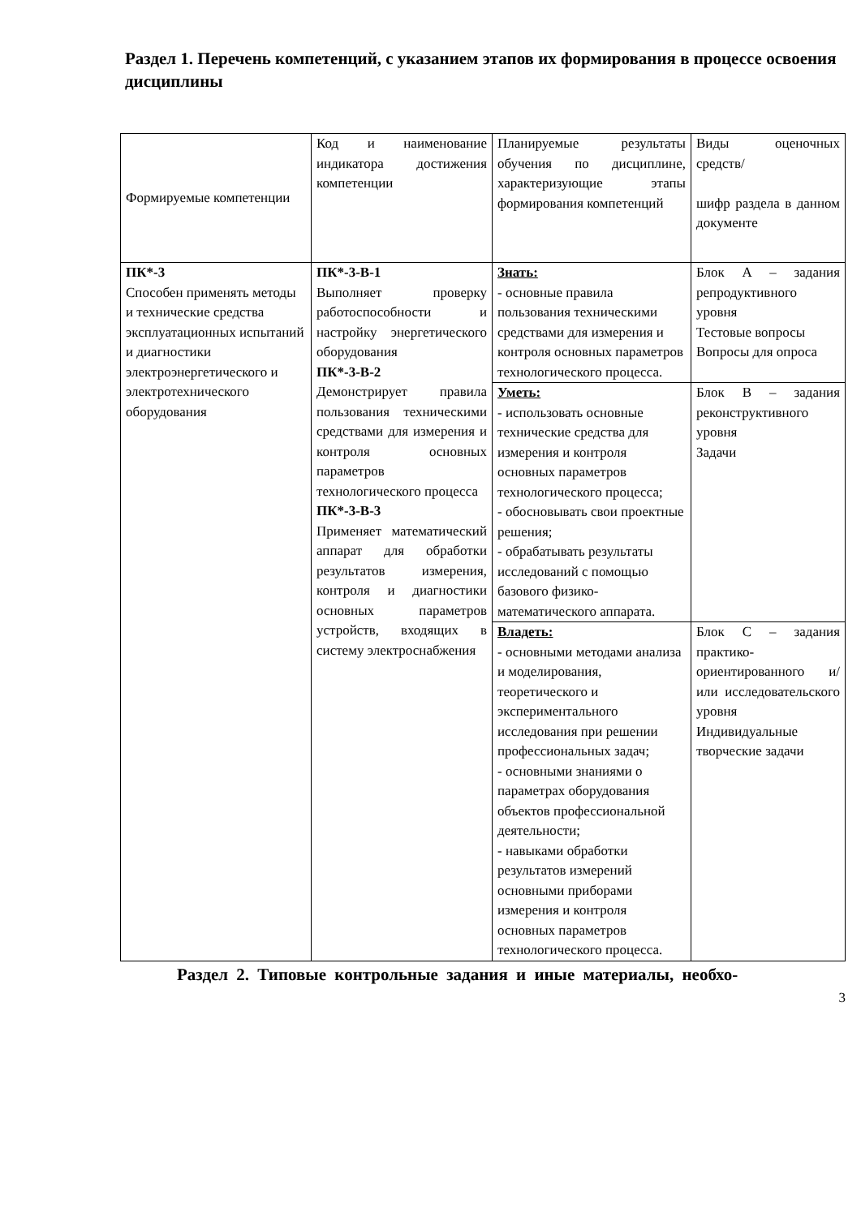Раздел 1. Перечень компетенций, с указанием этапов их формирования в процессе освоения дисциплины
| Формируемые компетенции | Код и наименование индикатора достижения компетенции | Планируемые результаты обучения по дисциплине, характеризующие этапы формирования компетенций | Виды оценочных средств/ шифр раздела в данном документе |
| ПК*-3 Способен применять методы и технические средства эксплуатационных испытаний и диагностики электроэнергетического и электротехнического оборудования | ПК*-3-В-1 Выполняет проверку работоспособности и настройку энергетического оборудования ПК*-3-В-2 Демонстрирует правила пользования техническими средствами для измерения и контроля основных параметров технологического процесса ПК*-3-В-3 Применяет математический аппарат для обработки результатов измерения, контроля и диагностики основных параметров устройств, входящих в систему электроснабжения | Знать: - основные правила пользования техническими средствами для измерения и контроля основных параметров технологического процесса. | Блок А – задания репродуктивного уровня Тестовые вопросы Вопросы для опроса |
| | | Уметь: - использовать основные технические средства для измерения и контроля основных параметров технологического процесса; - обосновывать свои проектные решения; - обрабатывать результаты исследований с помощью базового физико-математического аппарата. | Блок В – задания реконструктивного уровня Задачи |
| | | Владеть: - основными методами анализа и моделирования, теоретического и экспериментального исследования при решении профессиональных задач; - основными знаниями о параметрах оборудования объектов профессиональной деятельности; - навыками обработки результатов измерений основными приборами измерения и контроля основных параметров технологического процесса. | Блок С – задания практико-ориентированного и/или исследовательского уровня Индивидуальные творческие задачи |
Раздел 2. Типовые контрольные задания и иные материалы, необхо-
3